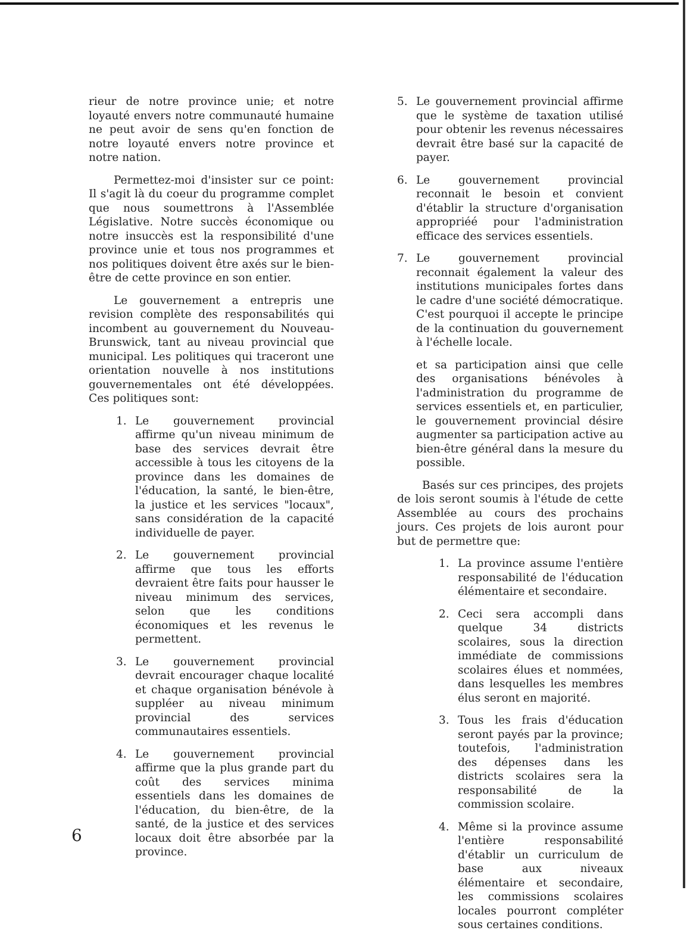rieur de notre province unie; et notre loyauté envers notre communauté humaine ne peut avoir de sens qu'en fonction de notre loyauté envers notre province et notre nation.
Permettez-moi d'insister sur ce point: Il s'agit là du coeur du programme complet que nous soumettrons à l'Assemblée Législative. Notre succès économique ou notre insuccès est la responsibilité d'une province unie et tous nos programmes et nos politiques doivent être axés sur le bien-être de cette province en son entier.
Le gouvernement a entrepris une revision complète des responsabilités qui incombent au gouvernement du Nouveau-Brunswick, tant au niveau provincial que municipal. Les politiques qui traceront une orientation nouvelle à nos institutions gouvernementales ont été développées. Ces politiques sont:
1. Le gouvernement provincial affirme qu'un niveau minimum de base des services devrait être accessible à tous les citoyens de la province dans les domaines de l'éducation, la santé, le bien-être, la justice et les services "locaux", sans considération de la capacité individuelle de payer.
2. Le gouvernement provincial affirme que tous les efforts devraient être faits pour hausser le niveau minimum des services, selon que les conditions économiques et les revenus le permettent.
3. Le gouvernement provincial devrait encourager chaque localité et chaque organisation bénévole à suppléer au niveau minimum provincial des services communautaires essentiels.
4. Le gouvernement provincial affirme que la plus grande part du coût des services minima essentiels dans les domaines de l'éducation, du bien-être, de la santé, de la justice et des services locaux doit être absorbée par la province.
5. Le gouvernement provincial affirme que le système de taxation utilisé pour obtenir les revenus nécessaires devrait être basé sur la capacité de payer.
6. Le gouvernement provincial reconnait le besoin et convient d'établir la structure d'organisation appropriéé pour l'administration efficace des services essentiels.
7. Le gouvernement provincial reconnait également la valeur des institutions municipales fortes dans le cadre d'une société démocratique. C'est pourquoi il accepte le principe de la continuation du gouvernement à l'échelle locale.
et sa participation ainsi que celle des organisations bénévoles à l'administration du programme de services essentiels et, en particulier, le gouvernement provincial désire augmenter sa participation active au bien-être général dans la mesure du possible.
Basés sur ces principes, des projets de lois seront soumis à l'étude de cette Assemblée au cours des prochains jours. Ces projets de lois auront pour but de permettre que:
1. La province assume l'entière responsabilité de l'éducation élémentaire et secondaire.
2. Ceci sera accompli dans quelque 34 districts scolaires, sous la direction immédiate de commissions scolaires élues et nommées, dans lesquelles les membres élus seront en majorité.
3. Tous les frais d'éducation seront payés par la province; toutefois, l'administration des dépenses dans les districts scolaires sera la responsabilité de la commission scolaire.
4. Même si la province assume l'entière responsabilité d'établir un curriculum de base aux niveaux élémentaire et secondaire, les commissions scolaires locales pourront compléter sous certaines conditions.
6